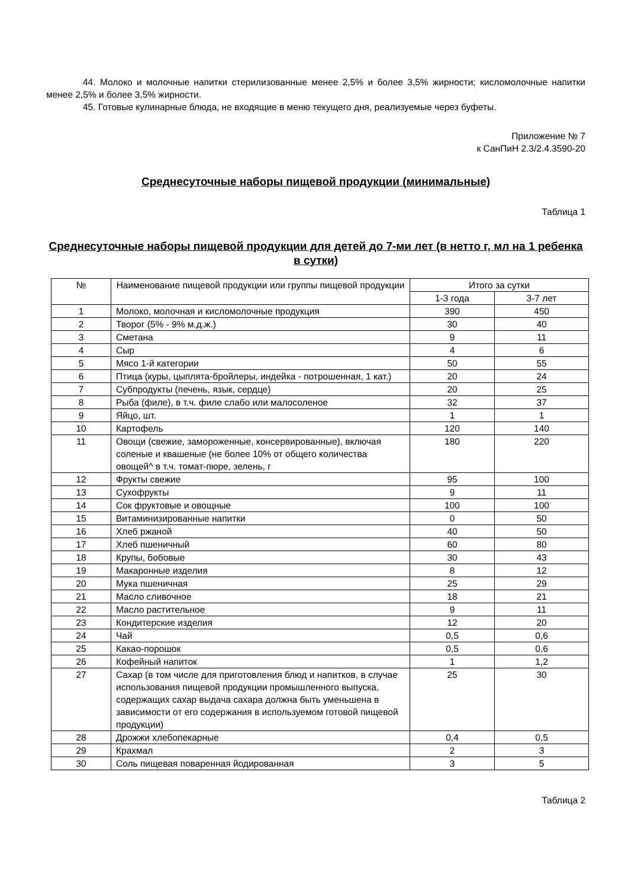44. Молоко и молочные напитки стерилизованные менее 2,5% и более 3,5% жирности; кисломолочные напитки менее 2,5% и более 3,5% жирности.
45. Готовые кулинарные блюда, не входящие в меню текущего дня, реализуемые через буфеты.
Приложение № 7
к СанПиН 2.3/2.4.3590-20
Среднесуточные наборы пищевой продукции (минимальные)
Таблица 1
Среднесуточные наборы пищевой продукции для детей до 7-ми лет (в нетто г, мл на 1 ребенка в сутки)
| № | Наименование пищевой продукции или группы пищевой продукции | Итого за сутки | |
| --- | --- | --- | --- |
| | | 1-3 года | 3-7 лет |
| 1 | Молоко, молочная и кисломолочные продукция | 390 | 450 |
| 2 | Творог (5% - 9% м.д.ж.) | 30 | 40 |
| 3 | Сметана | 9 | 11 |
| 4 | Сыр | 4 | 6 |
| 5 | Мясо 1-й категории | 50 | 55 |
| 6 | Птица (куры, цыплята-бройлеры, индейка - потрошенная, 1 кат.) | 20 | 24 |
| 7 | Субпродукты (печень, язык, сердце) | 20 | 25 |
| 8 | Рыба (филе), в т.ч. филе слабо или малосоленое | 32 | 37 |
| 9 | Яйцо, шт. | 1 | 1 |
| 10 | Картофель | 120 | 140 |
| 11 | Овощи (свежие, замороженные, консервированные), включая соленые и квашеные (не более 10% от общего количества овощей^ в т.ч. томат-пюре, зелень, г | 180 | 220 |
| 12 | Фрукты свежие | 95 | 100 |
| 13 | Сухофрукты | 9 | 11 |
| 14 | Сок фруктовые и овощные | 100 | 100 |
| 15 | Витаминизированные напитки | 0 | 50 |
| 16 | Хлеб ржаной | 40 | 50 |
| 17 | Хлеб пшеничный | 60 | 80 |
| 18 | Крупы, бобовые | 30 | 43 |
| 19 | Макаронные изделия | 8 | 12 |
| 20 | Мука пшеничная | 25 | 29 |
| 21 | Масло сливочное | 18 | 21 |
| 22 | Масло растительное | 9 | 11 |
| 23 | Кондитерские изделия | 12 | 20 |
| 24 | Чай | 0,5 | 0,6 |
| 25 | Какао-порошок | 0,5 | 0,6 |
| 26 | Кофейный напиток | 1 | 1,2 |
| 27 | Сахар (в том числе для приготовления блюд и напитков, в случае использования пищевой продукции промышленного выпуска, содержащих сахар выдача сахара должна быть уменьшена в зависимости от его содержания в используемом готовой пищевой продукции) | 25 | 30 |
| 28 | Дрожжи хлебопекарные | 0,4 | 0,5 |
| 29 | Крахмал | 2 | 3 |
| 30 | Соль пищевая поваренная йодированная | 3 | 5 |
Таблица 2